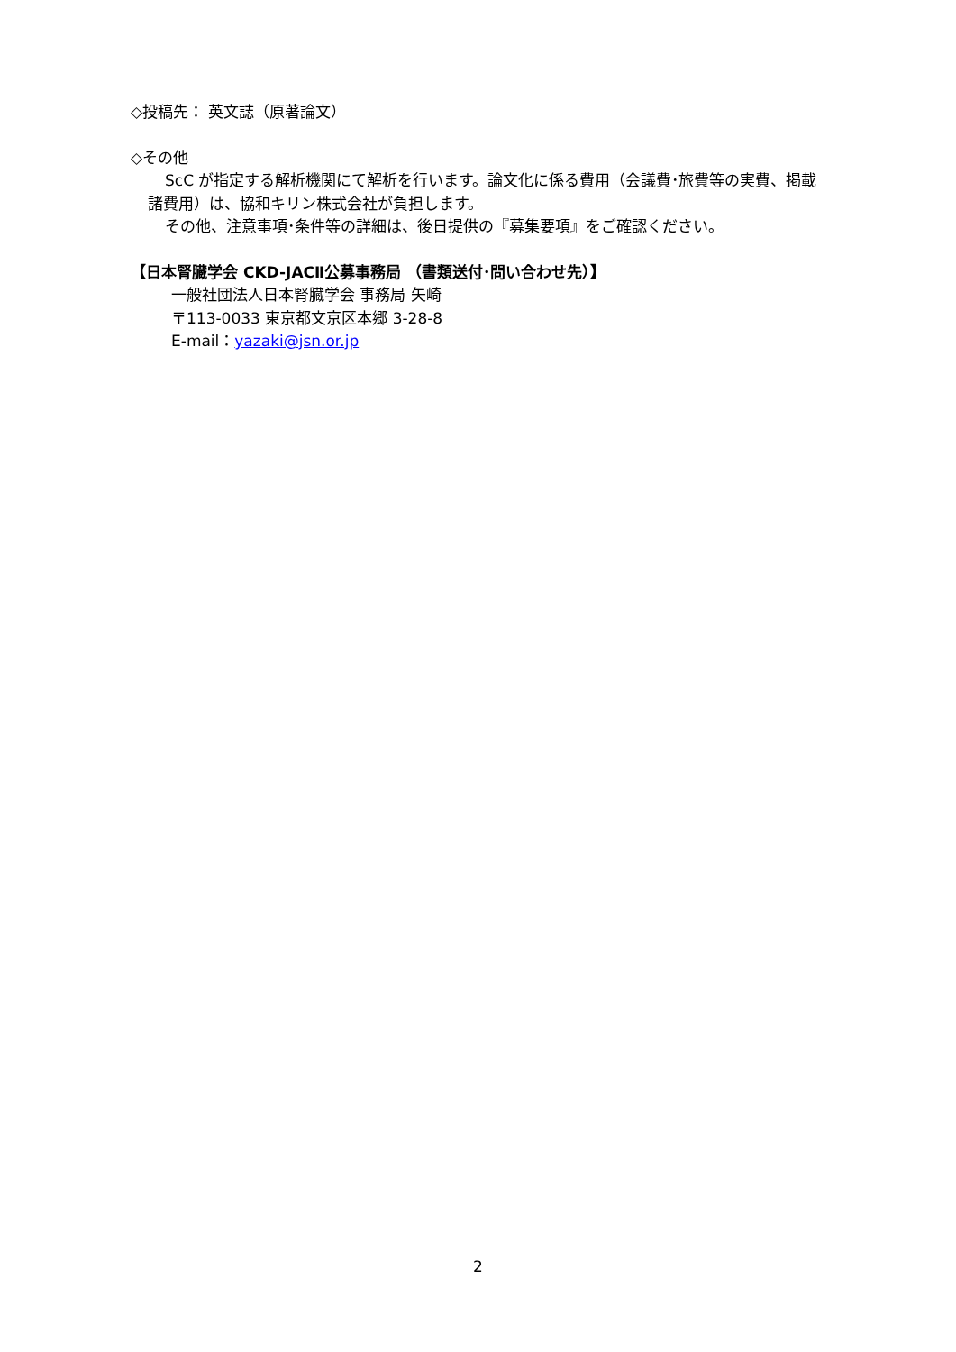◇投稿先： 英文誌（原著論文）
◇その他
ScC が指定する解析機関にて解析を行います。論文化に係る費用（会議費･旅費等の実費、掲載
諸費用）は、協和キリン株式会社が負担します。
その他、注意事項･条件等の詳細は、後日提供の『募集要項』をご確認ください。
【日本腎臓学会 CKD-JACⅡ公募事務局 （書類送付･問い合わせ先）】
一般社団法人日本腎臓学会 事務局 矢崎
〒113-0033 東京都文京区本郷 3-28-8
E-mail：yazaki@jsn.or.jp
2